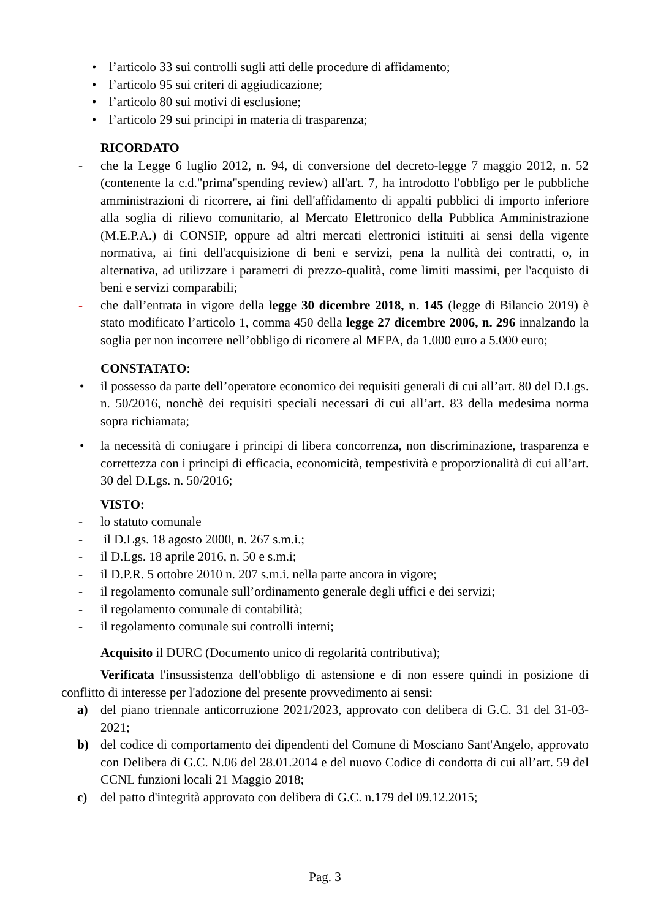• l’articolo 33 sui controlli sugli atti delle procedure di affidamento;
• l’articolo 95 sui criteri di aggiudicazione;
• l’articolo 80 sui motivi di esclusione;
• l’articolo 29 sui principi in materia di trasparenza;
RICORDATO
- che la Legge 6 luglio 2012, n. 94, di conversione del decreto-legge 7 maggio 2012, n. 52 (contenente la c.d."prima"spending review) all'art. 7, ha introdotto l'obbligo per le pubbliche amministrazioni di ricorrere, ai fini dell'affidamento di appalti pubblici di importo inferiore alla soglia di rilievo comunitario, al Mercato Elettronico della Pubblica Amministrazione (M.E.P.A.) di CONSIP, oppure ad altri mercati elettronici istituiti ai sensi della vigente normativa, ai fini dell'acquisizione di beni e servizi, pena la nullità dei contratti, o, in alternativa, ad utilizzare i parametri di prezzo-qualità, come limiti massimi, per l'acquisto di beni e servizi comparabili;
- che dall’entrata in vigore della legge 30 dicembre 2018, n. 145 (legge di Bilancio 2019) è stato modificato l’articolo 1, comma 450 della legge 27 dicembre 2006, n. 296 innalzando la soglia per non incorrere nell’obbligo di ricorrere al MEPA, da 1.000 euro a 5.000 euro;
CONSTATATO:
• il possesso da parte dell’operatore economico dei requisiti generali di cui all’art. 80 del D.Lgs. n. 50/2016, nonchè dei requisiti speciali necessari di cui all’art. 83 della medesima norma sopra richiamata;
• la necessità di coniugare i principi di libera concorrenza, non discriminazione, trasparenza e correttezza con i principi di efficacia, economicità, tempestività e proporzionalità di cui all’art. 30 del D.Lgs. n. 50/2016;
VISTO:
- lo statuto comunale
- il D.Lgs. 18 agosto 2000, n. 267 s.m.i.;
- il D.Lgs. 18 aprile 2016, n. 50 e s.m.i;
- il D.P.R. 5 ottobre 2010 n. 207 s.m.i. nella parte ancora in vigore;
- il regolamento comunale sull’ordinamento generale degli uffici e dei servizi;
- il regolamento comunale di contabilità;
- il regolamento comunale sui controlli interni;
Acquisito il DURC (Documento unico di regolarità contributiva);
Verificata l'insussistenza dell'obbligo di astensione e di non essere quindi in posizione di conflitto di interesse per l'adozione del presente provvedimento ai sensi:
a) del piano triennale anticorruzione 2021/2023, approvato con delibera di G.C. 31 del 31-03-2021;
b) del codice di comportamento dei dipendenti del Comune di Mosciano Sant'Angelo, approvato con Delibera di G.C. N.06 del 28.01.2014 e del nuovo Codice di condotta di cui all’art. 59 del CCNL funzioni locali 21 Maggio 2018;
c) del patto d'integrità approvato con delibera di G.C. n.179 del 09.12.2015;
Pag. 3